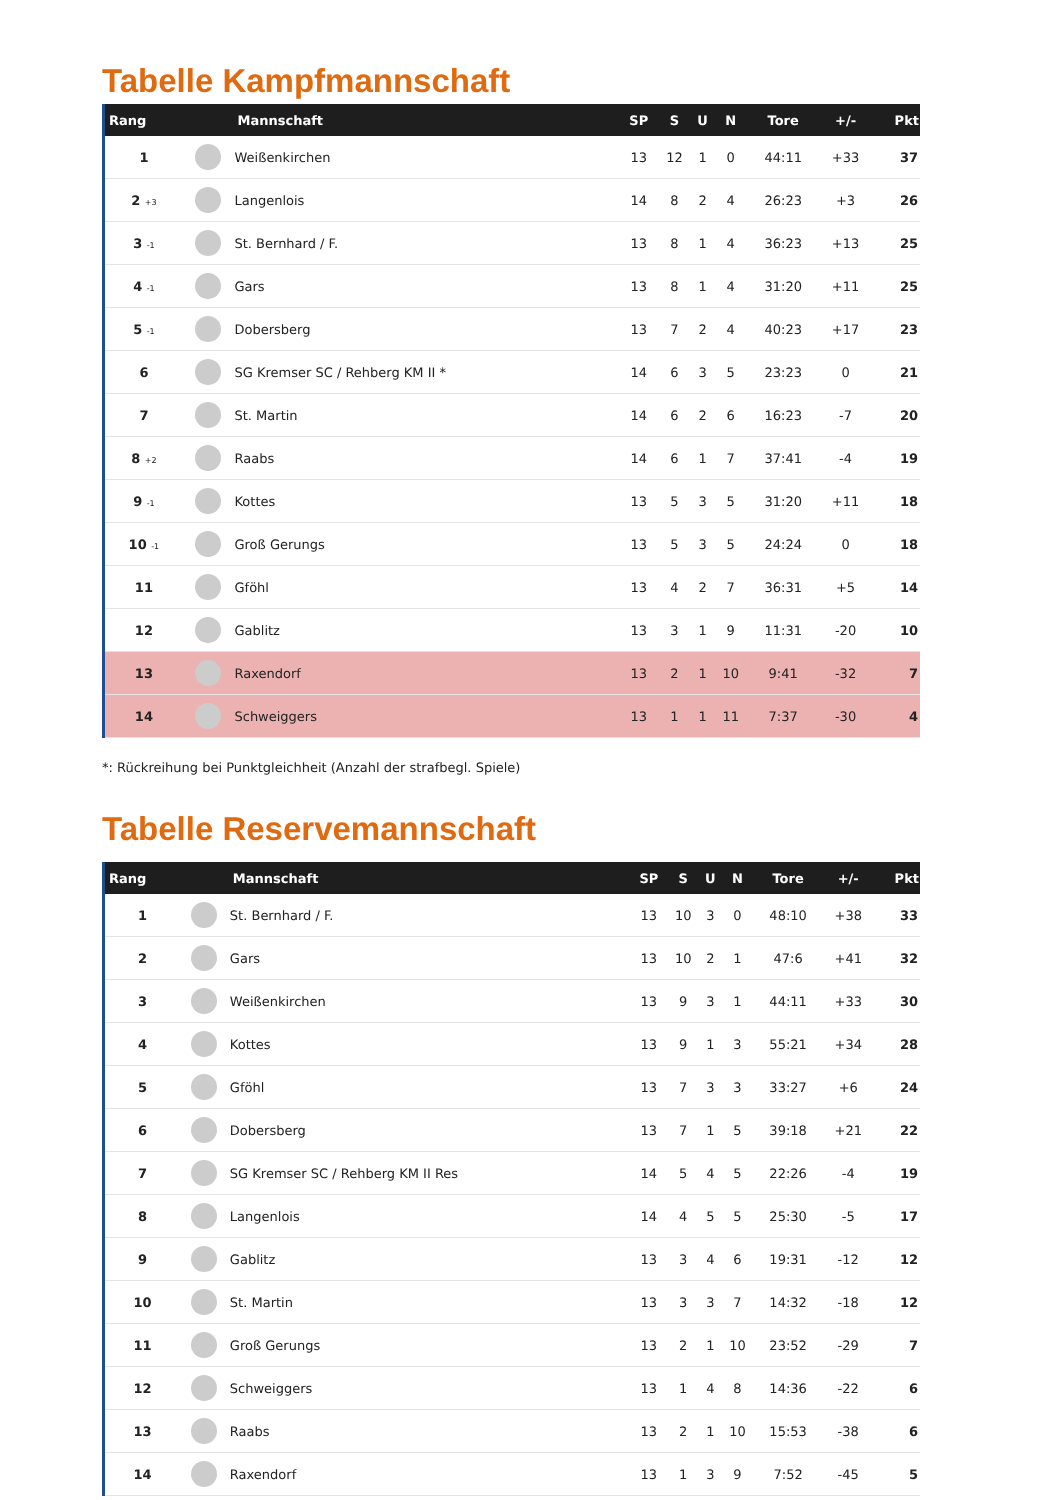Tabelle Kampfmannschaft
| Rang | | Mannschaft | SP | S | U | N | Tore | +/- | Pkt |
| --- | --- | --- | --- | --- | --- | --- | --- | --- | --- |
| 1 | | Weißenkirchen | 13 | 12 | 1 | 0 | 44:11 | +33 | 37 |
| 2 +3 | | Langenlois | 14 | 8 | 2 | 4 | 26:23 | +3 | 26 |
| 3 -1 | | St. Bernhard / F. | 13 | 8 | 1 | 4 | 36:23 | +13 | 25 |
| 4 -1 | | Gars | 13 | 8 | 1 | 4 | 31:20 | +11 | 25 |
| 5 -1 | | Dobersberg | 13 | 7 | 2 | 4 | 40:23 | +17 | 23 |
| 6 | | SG Kremser SC / Rehberg KM II * | 14 | 6 | 3 | 5 | 23:23 | 0 | 21 |
| 7 | | St. Martin | 14 | 6 | 2 | 6 | 16:23 | -7 | 20 |
| 8 +2 | | Raabs | 14 | 6 | 1 | 7 | 37:41 | -4 | 19 |
| 9 -1 | | Kottes | 13 | 5 | 3 | 5 | 31:20 | +11 | 18 |
| 10 -1 | | Groß Gerungs | 13 | 5 | 3 | 5 | 24:24 | 0 | 18 |
| 11 | | Gföhl | 13 | 4 | 2 | 7 | 36:31 | +5 | 14 |
| 12 | | Gablitz | 13 | 3 | 1 | 9 | 11:31 | -20 | 10 |
| 13 | | Raxendorf | 13 | 2 | 1 | 10 | 9:41 | -32 | 7 |
| 14 | | Schweiggers | 13 | 1 | 1 | 11 | 7:37 | -30 | 4 |
*: Rückreihung bei Punktgleichheit (Anzahl der strafbegl. Spiele)
Tabelle Reservemannschaft
| Rang | | Mannschaft | SP | S | U | N | Tore | +/- | Pkt |
| --- | --- | --- | --- | --- | --- | --- | --- | --- | --- |
| 1 | | St. Bernhard / F. | 13 | 10 | 3 | 0 | 48:10 | +38 | 33 |
| 2 | | Gars | 13 | 10 | 2 | 1 | 47:6 | +41 | 32 |
| 3 | | Weißenkirchen | 13 | 9 | 3 | 1 | 44:11 | +33 | 30 |
| 4 | | Kottes | 13 | 9 | 1 | 3 | 55:21 | +34 | 28 |
| 5 | | Gföhl | 13 | 7 | 3 | 3 | 33:27 | +6 | 24 |
| 6 | | Dobersberg | 13 | 7 | 1 | 5 | 39:18 | +21 | 22 |
| 7 | | SG Kremser SC / Rehberg KM II Res | 14 | 5 | 4 | 5 | 22:26 | -4 | 19 |
| 8 | | Langenlois | 14 | 4 | 5 | 5 | 25:30 | -5 | 17 |
| 9 | | Gablitz | 13 | 3 | 4 | 6 | 19:31 | -12 | 12 |
| 10 | | St. Martin | 13 | 3 | 3 | 7 | 14:32 | -18 | 12 |
| 11 | | Groß Gerungs | 13 | 2 | 1 | 10 | 23:52 | -29 | 7 |
| 12 | | Schweiggers | 13 | 1 | 4 | 8 | 14:36 | -22 | 6 |
| 13 | | Raabs | 13 | 2 | 1 | 10 | 15:53 | -38 | 6 |
| 14 | | Raxendorf | 13 | 1 | 3 | 9 | 7:52 | -45 | 5 |